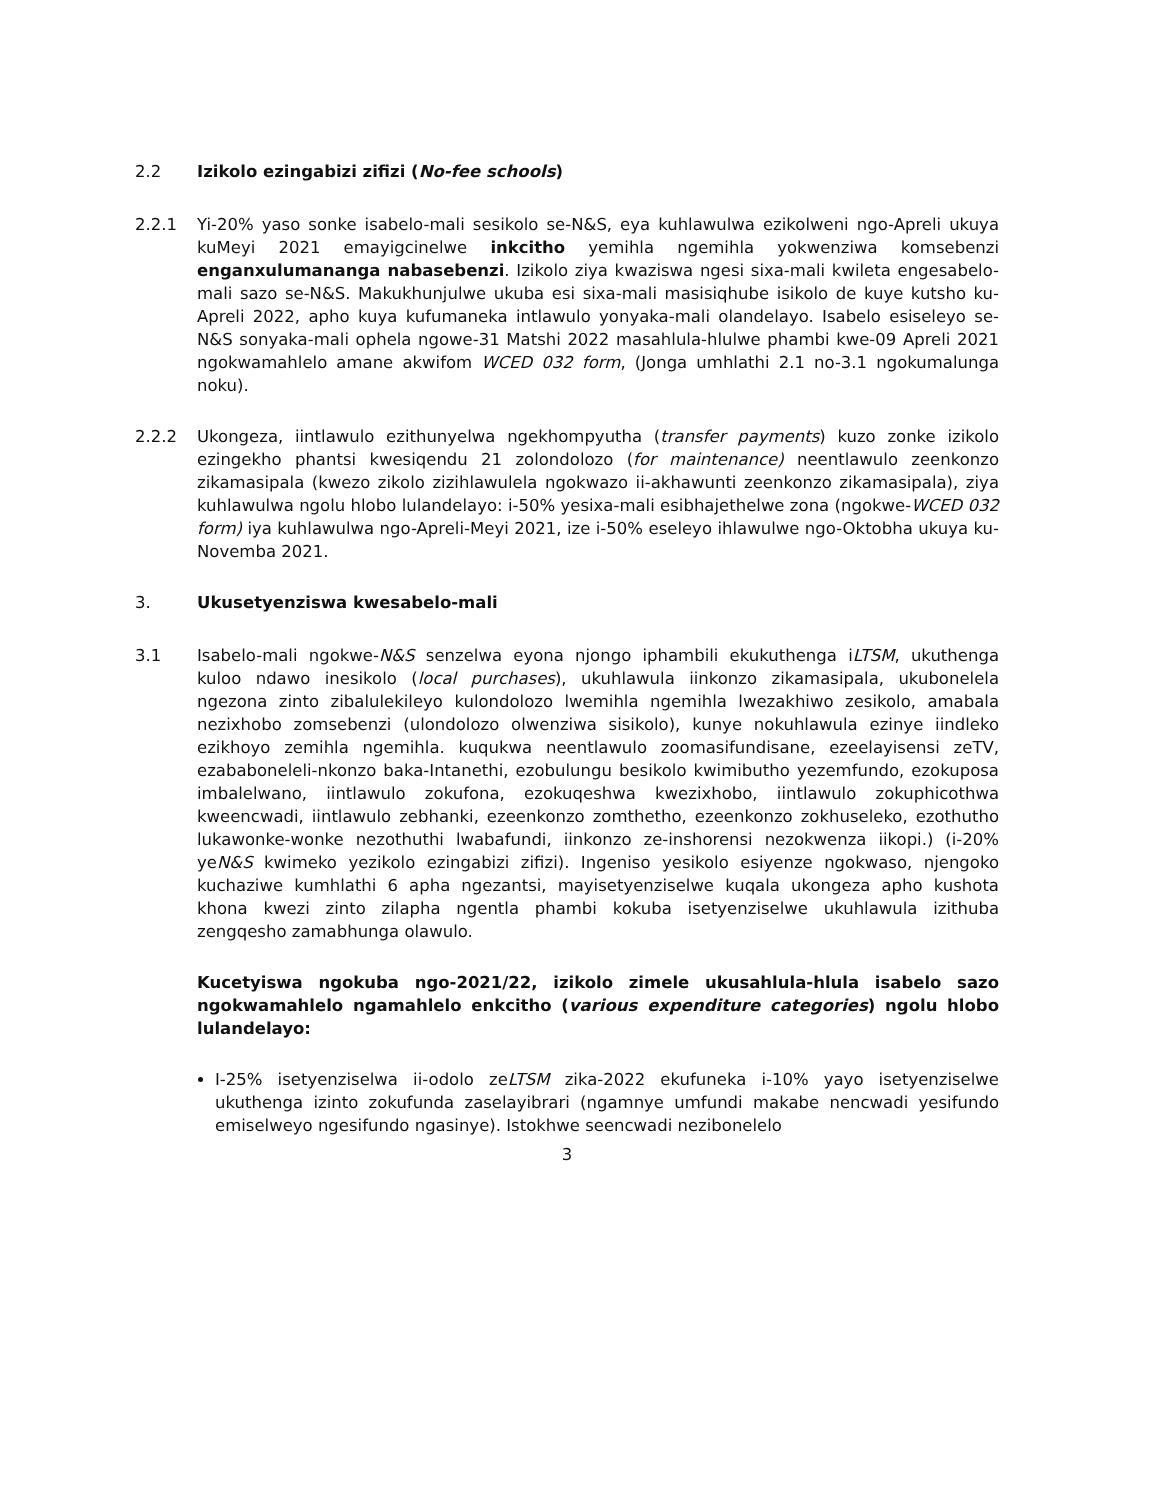2.2 Izikolo ezingabizi zifizi (No-fee schools)
2.2.1 Yi-20% yaso sonke isabelo-mali sesikolo se-N&S, eya kuhlawulwa ezikolweni ngo-Apreli ukuya kuMeyi 2021 emayigcinelwe inkcitho yemihla ngemihla yokwenziwa komsebenzi enganxulumananga nabasebenzi. Izikolo ziya kwaziswa ngesi sixa-mali kwileta engesabelo-mali sazo se-N&S. Makukhunjulwe ukuba esi sixa-mali masisiqhube isikolo de kuye kutsho ku-Apreli 2022, apho kuya kufumaneka intlawulo yonyaka-mali olandelayo. Isabelo esiseleyo se-N&S sonyaka-mali ophela ngowe-31 Matshi 2022 masahlula-hlulwe phambi kwe-09 Apreli 2021 ngokwamahlelo amane akwifom WCED 032 form, (Jonga umhlathi 2.1 no-3.1 ngokumalunga noku).
2.2.2 Ukongeza, iintlawulo ezithunyelwa ngekhompyutha (transfer payments) kuzo zonke izikolo ezingekho phantsi kwesiqendu 21 zolondolozo (for maintenance) neentlawulo zeenkonzo zikamasipala (kwezo zikolo zizihlawulela ngokwazo ii-akhawunti zeenkonzo zikamasipala), ziya kuhlawulwa ngolu hlobo lulandelayo: i-50% yesixa-mali esibhajethelwe zona (ngokwe-WCED 032 form) iya kuhlawulwa ngo-Apreli-Meyi 2021, ize i-50% eseleyo ihlawulwe ngo-Oktobha ukuya ku-Novemba 2021.
3. Ukusetyenziswa kwesabelo-mali
3.1 Isabelo-mali ngokwe-N&S senzelwa eyona njongo iphambili ekukuthenga iLTSM, ukuthenga kuloo ndawo inesikolo (local purchases), ukuhlawula iinkonzo zikamasipala, ukubonelela ngezona zinto zibalulekileyo kulondolozo lwemihla ngemihla lwezakhiwo zesikolo, amabala nezixhobo zomsebenzi (ulondolozo olwenziwa sisikolo), kunye nokuhlawula ezinye iindleko ezikhoyo zemihla ngemihla. kuqukwa neentlawulo zoomasifundisane, ezeelayisensi zeTV, ezababoneleli-nkonzo baka-Intanethi, ezobulungu besikolo kwimibutho yezemfundo, ezokuposa imbalelwano, iintlawulo zokufona, ezokuqeshwa kwezixhobo, iintlawulo zokuphicothwa kweencwadi, iintlawulo zebhanki, ezeenkonzo zomthetho, ezeenkonzo zokhuseleko, ezothutho lukawonke-wonke nezothuthi lwabafundi, iinkonzo ze-inshorensi nezokwenza iikopi.) (i-20% yeN&S kwimeko yezikolo ezingabizi zifizi). Ingeniso yesikolo esiyenze ngokwaso, njengoko kuchaziwe kumhlathi 6 apha ngezantsi, mayisetyenziselwe kuqala ukongeza apho kushota khona kwezi zinto zilapha ngentla phambi kokuba isetyenziselwe ukuhlawula izithuba zengqesho zamabhunga olawulo.
Kucetyiswa ngokuba ngo-2021/22, izikolo zimele ukusahlula-hlula isabelo sazo ngokwamahlelo ngamahlelo enkcitho (various expenditure categories) ngolu hlobo lulandelayo:
I-25% isetyenziselwa ii-odolo zeLTSM zika-2022 ekufuneka i-10% yayo isetyenziselwe ukuthenga izinto zokufunda zaselayibrari (ngamnye umfundi makabe nencwadi yesifundo emiselweyo ngesifundo ngasinye). Istokhwe seencwadi nezibonelelo
3